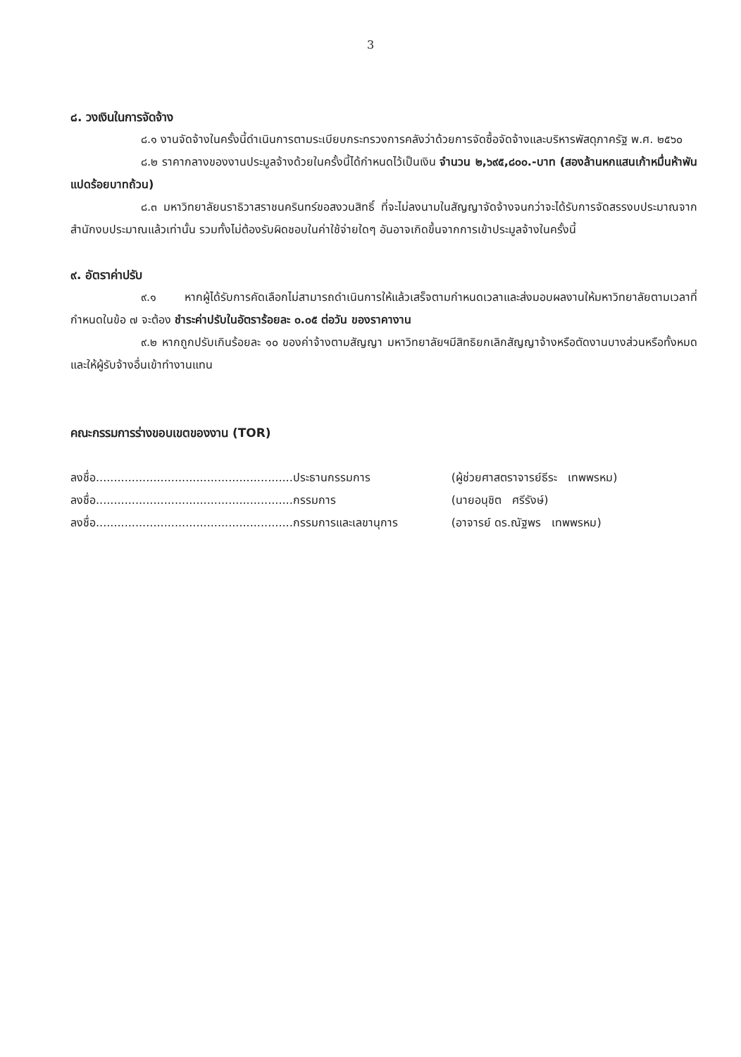3
๘. วงเงินในการจัดจ้าง
๘.๑ งานจัดจ้างในครั้งนี้ดำเนินการตามระเบียบกระทรวงการคลังว่าด้วยการจัดซื้อจัดจ้างและบริหารพัสดุภาครัฐ พ.ศ. ๒๕๖๐
๘.๒ ราคากลางของงานประมูลจ้างด้วยในครั้งนี้ได้กำหนดไว้เป็นเงิน จำนวน ๒,๖๙๕,๘๐๐.-บาท (สองล้านหกแสนเก้าหมื่นห้าพันแปดร้อยบาทถ้วน)
๘.๓ มหาวิทยาลัยนราธิวาสราชนครินทร์ขอสงวนสิทธิ์ ที่จะไม่ลงนามในสัญญาจัดจ้างจนกว่าจะได้รับการจัดสรรงบประมาณจากสำนักงบประมาณแล้วเท่านั้น รวมทั้งไม่ต้องรับผิดชอบในค่าใช้จ่ายใดๆ อันอาจเกิดขึ้นจากการเข้าประมูลจ้างในครั้งนี้
๙. อัตราค่าปรับ
๙.๑ หากผู้ได้รับการคัดเลือกไม่สามารถดำเนินการให้แล้วเสร็จตามกำหนดเวลาและส่งมอบผลงานให้มหาวิทยาลัยตามเวลาที่กำหนดในข้อ ๗ จะต้อง ชำระค่าปรับในอัตราร้อยละ ๐.๐๕ ต่อวัน ของราคางาน
๙.๒ หากถูกปรับเกินร้อยละ ๑๐ ของค่าจ้างตามสัญญา มหาวิทยาลัยฯมีสิทธิยกเลิกสัญญาจ้างหรือตัดงานบางส่วนหรือทั้งหมด และให้ผู้รับจ้างอื่นเข้าทำงานแทน
คณะกรรมการร่างขอบเขตของงาน (TOR)
| ลงชื่อ.......................................................ประธานกรรมการ | (ผู้ช่วยศาสตราจารย์ธีระ เทพพรหม) |
| ลงชื่อ.......................................................กรรมการ | (นายอนุชิต ศรีรังษ์) |
| ลงชื่อ.......................................................กรรมการและเลขานุการ | (อาจารย์ ดร.ณัฐพร เทพพรหม) |